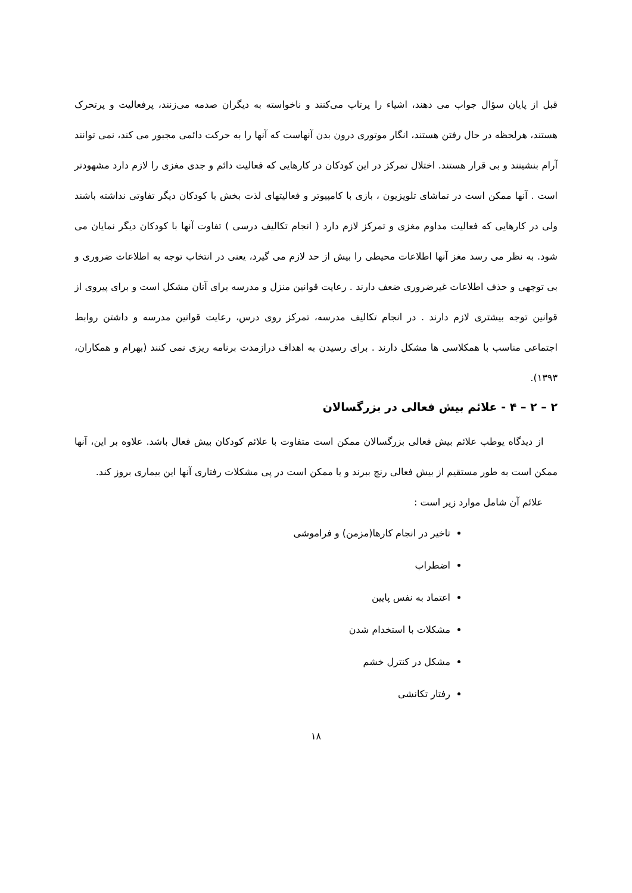قبل از پایان سؤال جواب می دهند، اشیاء را پرتاب می‌کنند و ناخواسته به دیگران صدمه می‌زنند، پرفعالیت و پرتحرک هستند، هرلحظه در حال رفتن هستند، انگار موتوری درون بدن آنهاست که آنها را به حرکت دائمی مجبور می کند، نمی توانند آرام بنشینند و بی قرار هستند. اختلال تمرکز در این کودکان در کارهایی که فعالیت دائم و جدی مغزی را لازم دارد مشهودتر است . آنها ممکن است در تماشای تلویزیون ، بازی با کامپیوتر و فعالیتهای لذت بخش با کودکان دیگر تفاوتی نداشته باشند ولی در کارهایی که فعالیت مداوم مغزی و تمرکز لازم دارد ( انجام تکالیف درسی ) تفاوت آنها با کودکان دیگر نمایان می شود. به نظر می رسد مغز آنها اطلاعات محیطی را بیش از حد لازم می گیرد، یعنی در انتخاب توجه به اطلاعات ضروری و بی توجهی و حذف اطلاعات غیرضروری ضعف دارند . رعایت قوانین منزل و مدرسه برای آنان مشکل است و برای پیروی از قوانین توجه بیشتری لازم دارند . در انجام تکالیف مدرسه، تمرکز روی درس، رعایت قوانین مدرسه و داشتن روابط اجتماعی مناسب با همکلاسی ها مشکل دارند . برای رسیدن به اهداف درازمدت برنامه ریزی نمی کنند (بهرام و همکاران، ۱۳۹۳).
۲ – ۲ – ۴ - علائم بیش فعالی در بزرگسالان
از دیدگاه یوطب علائم بیش فعالی بزرگسالان ممکن است متفاوت با علائم کودکان بیش فعال باشد. علاوه بر این، آنها ممکن است به طور مستقیم از بیش فعالی رنج ببرند و یا ممکن است در پی مشکلات رفتاری آنها این بیماری بروز کند.
علائم آن شامل موارد زیر است :
تاخیر در انجام کارها(مزمن) و فراموشی
اضطراب
اعتماد به نفس پایین
مشکلات با استخدام شدن
مشکل در کنترل خشم
رفتار تکانشی
۱۸